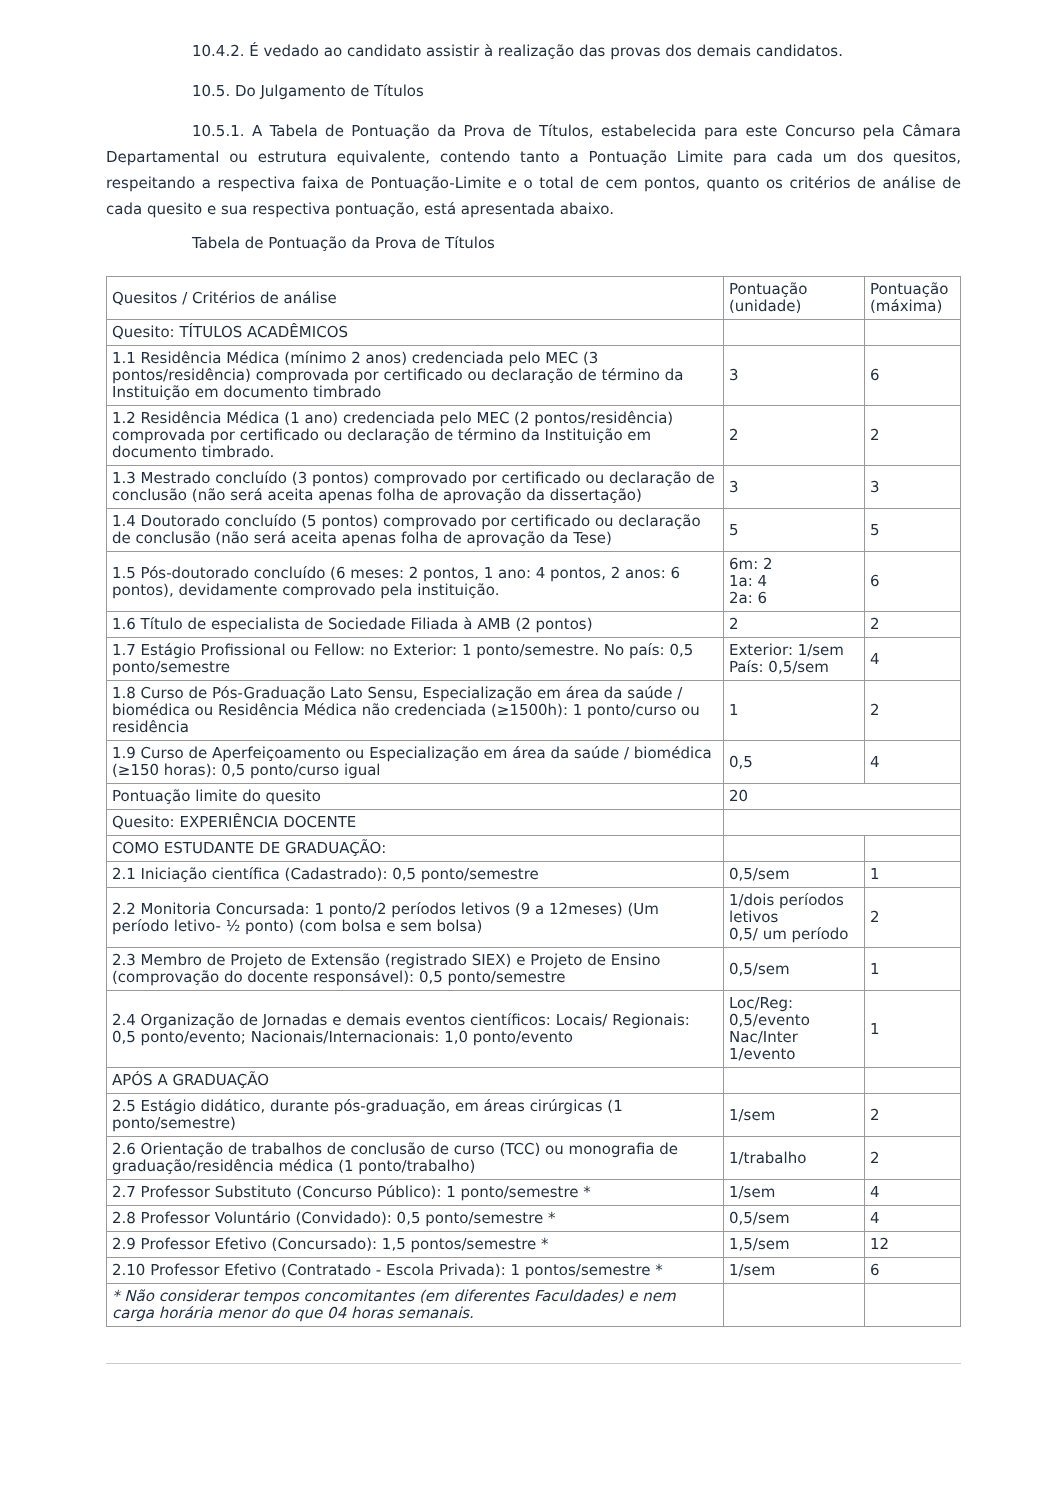10.4.2. É vedado ao candidato assistir à realização das provas dos demais candidatos.
10.5. Do Julgamento de Títulos
10.5.1. A Tabela de Pontuação da Prova de Títulos, estabelecida para este Concurso pela Câmara Departamental ou estrutura equivalente, contendo tanto a Pontuação Limite para cada um dos quesitos, respeitando a respectiva faixa de Pontuação-Limite e o total de cem pontos, quanto os critérios de análise de cada quesito e sua respectiva pontuação, está apresentada abaixo.
Tabela de Pontuação da Prova de Títulos
| Quesitos / Critérios de análise | Pontuação (unidade) | Pontuação (máxima) |
| Quesito: TÍTULOS ACADÊMICOS | | |
| 1.1 Residência Médica (mínimo 2 anos) credenciada pelo MEC (3 pontos/residência) comprovada por certificado ou declaração de término da Instituição em documento timbrado | 3 | 6 |
| 1.2 Residência Médica (1 ano) credenciada pelo MEC (2 pontos/residência) comprovada por certificado ou declaração de término da Instituição em documento timbrado. | 2 | 2 |
| 1.3 Mestrado concluído (3 pontos) comprovado por certificado ou declaração de conclusão (não será aceita apenas folha de aprovação da dissertação) | 3 | 3 |
| 1.4 Doutorado concluído (5 pontos) comprovado por certificado ou declaração de conclusão (não será aceita apenas folha de aprovação da Tese) | 5 | 5 |
| 1.5 Pós-doutorado concluído (6 meses: 2 pontos, 1 ano: 4 pontos, 2 anos: 6 pontos), devidamente comprovado pela instituição. | 6m: 2 1a: 4 2a: 6 | 6 |
| 1.6 Título de especialista de Sociedade Filiada à AMB (2 pontos) | 2 | 2 |
| 1.7 Estágio Profissional ou Fellow: no Exterior: 1 ponto/semestre. No país: 0,5 ponto/semestre | Exterior: 1/sem País: 0,5/sem | 4 |
| 1.8 Curso de Pós-Graduação Lato Sensu, Especialização em área da saúde / biomédica ou Residência Médica não credenciada (≥1500h): 1 ponto/curso ou residência | 1 | 2 |
| 1.9 Curso de Aperfeiçoamento ou Especialização em área da saúde / biomédica (≥150 horas): 0,5 ponto/curso igual | 0,5 | 4 |
| Pontuação limite do quesito | 20 | |
| Quesito: EXPERIÊNCIA DOCENTE | | |
| COMO ESTUDANTE DE GRADUAÇÃO: | | |
| 2.1 Iniciação científica (Cadastrado): 0,5 ponto/semestre | 0,5/sem | 1 |
| 2.2 Monitoria Concursada: 1 ponto/2 períodos letivos (9 a 12meses) (Um período letivo- ½ ponto) (com bolsa e sem bolsa) | 1/dois períodos letivos 0,5/ um período | 2 |
| 2.3 Membro de Projeto de Extensão (registrado SIEX) e Projeto de Ensino (comprovação do docente responsável): 0,5 ponto/semestre | 0,5/sem | 1 |
| 2.4 Organização de Jornadas e demais eventos científicos: Locais/ Regionais: 0,5 ponto/evento; Nacionais/Internacionais: 1,0 ponto/evento | Loc/Reg: 0,5/evento Nac/Inter 1/evento | 1 |
| APÓS A GRADUAÇÃO | | |
| 2.5 Estágio didático, durante pós-graduação, em áreas cirúrgicas (1 ponto/semestre) | 1/sem | 2 |
| 2.6 Orientação de trabalhos de conclusão de curso (TCC) ou monografia de graduação/residência médica (1 ponto/trabalho) | 1/trabalho | 2 |
| 2.7 Professor Substituto (Concurso Público): 1 ponto/semestre * | 1/sem | 4 |
| 2.8 Professor Voluntário (Convidado): 0,5 ponto/semestre * | 0,5/sem | 4 |
| 2.9 Professor Efetivo (Concursado): 1,5 pontos/semestre * | 1,5/sem | 12 |
| 2.10 Professor Efetivo (Contratado - Escola Privada): 1 pontos/semestre * | 1/sem | 6 |
| * Não considerar tempos concomitantes (em diferentes Faculdades) e nem carga horária menor do que 04 horas semanais. | | |